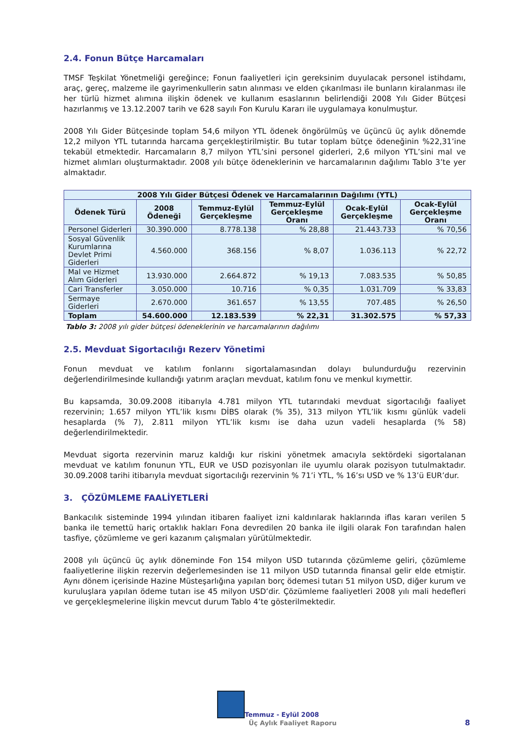2.4. Fonun Bütçe Harcamaları
TMSF Teşkilat Yönetmeliği gereğince; Fonun faaliyetleri için gereksinim duyulacak personel istihdamı, araç, gereç, malzeme ile gayrimenkullerin satın alınması ve elden çıkarılması ile bunların kiralanması ile her türlü hizmet alımına ilişkin ödenek ve kullanım esaslarının belirlendiği 2008 Yılı Gider Bütçesi hazırlanmış ve 13.12.2007 tarih ve 628 sayılı Fon Kurulu Kararı ile uygulamaya konulmuştur.
2008 Yılı Gider Bütçesinde toplam 54,6 milyon YTL ödenek öngörülmüş ve üçüncü üç aylık dönemde 12,2 milyon YTL tutarında harcama gerçekleştirilmiştir. Bu tutar toplam bütçe ödeneğinin %22,31’ine tekabül etmektedir. Harcamaların 8,7 milyon YTL’sini personel giderleri, 2,6 milyon YTL’sini mal ve hizmet alımları oluşturmaktadır. 2008 yılı bütçe ödeneklerinin ve harcamalarının dağılımı Tablo 3’te yer almaktadır.
| 2008 Yılı Gider Bütçesi Ödenek ve Harcamalarının Dağılımı (YTL) | | | | | |
| --- | --- | --- | --- | --- | --- |
| Ödenek Türü | 2008 Ödeneği | Temmuz-Eylül Gerçekleşme | Temmuz-Eylül Gerçekleşme Oranı | Ocak-Eylül Gerçekleşme | Ocak-Eylül Gerçekleşme Oranı |
| Personel Giderleri | 30.390.000 | 8.778.138 | % 28,88 | 21.443.733 | % 70,56 |
| Sosyal Güvenlik Kurumlarına Devlet Primi Giderleri | 4.560.000 | 368.156 | % 8,07 | 1.036.113 | % 22,72 |
| Mal ve Hizmet Alım Giderleri | 13.930.000 | 2.664.872 | % 19,13 | 7.083.535 | % 50,85 |
| Cari Transferler | 3.050.000 | 10.716 | % 0,35 | 1.031.709 | % 33,83 |
| Sermaye Giderleri | 2.670.000 | 361.657 | % 13,55 | 707.485 | % 26,50 |
| Toplam | 54.600.000 | 12.183.539 | % 22,31 | 31.302.575 | % 57,33 |
Tablo 3: 2008 yılı gider bütçesi ödeneklerinin ve harcamalarının dağılımı
2.5. Mevduat Sigortacılığı Rezerv Yönetimi
Fonun mevduat ve katılım fonlarını sigortalamasından dolayı bulundurduğu rezervinin değerlendirilmesinde kullandığı yatırım araçları mevduat, katılım fonu ve menkul kıymettir.
Bu kapsamda, 30.09.2008 itibarıyla 4.781 milyon YTL tutarındaki mevduat sigortacılığı faaliyet rezervinin; 1.657 milyon YTL’lik kısmı DİBS olarak (% 35), 313 milyon YTL’lik kısmı günlük vadeli hesaplarda (% 7), 2.811 milyon YTL’lik kısmı ise daha uzun vadeli hesaplarda (% 58) değerlendirilmektedir.
Mevduat sigorta rezervinin maruz kaldığı kur riskini yönetmek amacıyla sektördeki sigortalanan mevduat ve katılım fonunun YTL, EUR ve USD pozisyonları ile uyumlu olarak pozisyon tutulmaktadır. 30.09.2008 tarihi itibarıyla mevduat sigortacılığı rezervinin % 71’i YTL, % 16’sı USD ve % 13’ü EUR’dur.
3. ÇÖZÜMLEME FAALİYETLERİ
Bankacılık sisteminde 1994 yılından itibaren faaliyet izni kaldırılarak haklarında iflas kararı verilen 5 banka ile temettü hariç ortaklık hakları Fona devredilen 20 banka ile ilgili olarak Fon tarafından halen tasfiye, çözümleme ve geri kazanım çalışmaları yürütülmektedir.
2008 yılı üçüncü üç aylık döneminde Fon 154 milyon USD tutarında çözümleme geliri, çözümleme faaliyetlerine ilişkin rezervin değerlemesinden ise 11 milyon USD tutarında finansal gelir elde etmiştir. Aynı dönem içerisinde Hazine Müsteşarlığına yapılan borç ödemesi tutarı 51 milyon USD, diğer kurum ve kuruluşlara yapılan ödeme tutarı ise 45 milyon USD’dir. Çözümleme faaliyetleri 2008 yılı mali hedefleri ve gerçekleşmelerine ilişkin mevcut durum Tablo 4’te gösterilmektedir.
Temmuz - Eylül 2008
Üç Aylık Faaliyet Raporu 8